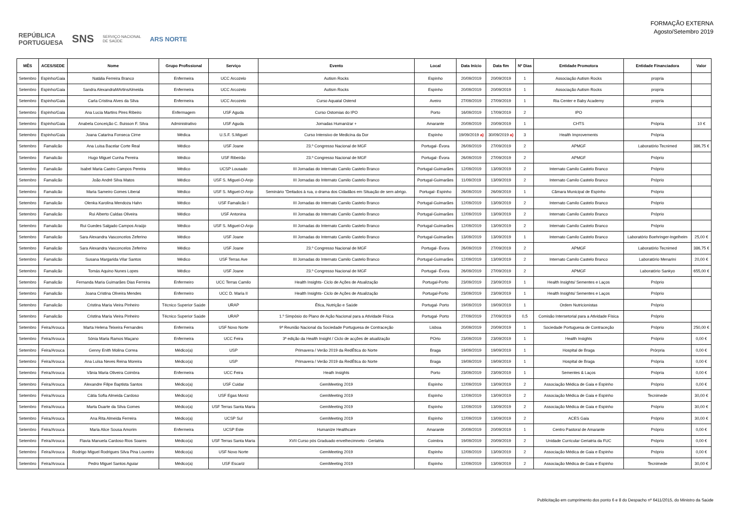REPÚBLICA
PORTUGUESA SNS SERVIÇO NACIONAL
DE SAÚDE ARS NORTE
FORMAÇÃO EXTERNA
Agosto/Setembro 2019
| MÊS | ACES/SEDE | Nome | Grupo Profissional | Serviço | Evento | Local | Data Início | Data fim | Nº Dias | Entidade Promotora | Entidade Financiadora | Valor |
| --- | --- | --- | --- | --- | --- | --- | --- | --- | --- | --- | --- | --- |
| Setembro | Espinho/Gaia | Natália Ferreira Branco | Enfermeira | UCC Arcozelo | Autism Rocks | Espinho | 20/09/2019 | 20/09/2019 | 1 | Associação Autism Rocks | propria | |
| Setembro | Espinho/Gaia | Sandra AlexandraMArtinsAlmeida | Enfermeira | UCC Arcozelo | Autism Rocks | Espinho | 20/09/2019 | 20/09/2019 | 1 | Associação Autism Rocks | propria | |
| Setembro | Espinho/Gaia | Carla Cristina Alves da Silva | Enfermeira | UCC Arcozelo | Curso Aquatal Ostend | Aveiro | 27/09/2019 | 27/09/2019 | 1 | Ria Center e Baby Academy | propria | |
| Setembro | Espinho/Gaia | Ana Lucia Martins Pires Ribeiro | Enfermagem | USF Aguda | Curso Ostomias do IPO | Porto | 16/09/2019 | 17/09/2019 | 2 | IPO | | |
| Setembro | Espinho/Gaia | Anabela Conceição C. Buisson F. Silva | Administrativo | USF Aguda | Jornadas Humanizar + | Amarante | 20/09/2019 | 20/09/2019 | 1 | CHTS | Própria | 10 € |
| Setembro | Espinho/Gaia | Joana Catarina Fonseca Cirne | Médica | U.S.F. S.Miguel | Curso Intensivo de Medicina da Dor | Espinho | 19/09/2019 a) | 30/09/2019 a) | 3 | Health Improvements | Própria | |
| Setembro | Famalicão | Ana Luisa Bacelar Corte Real | Médico | USF Joane | 23.º Congresso Nacional de MGF | Portugal- Évora | 26/09/2019 | 27/09/2019 | 2 | APMGF | Laboratório Tecnimed | 386,75 € |
| Setembro | Famalicão | Hugo Miguel Cunha Pereira | Médico | USF Ribeirão | 23.º Congresso Nacional de MGF | Portugal- Évora | 26/09/2019 | 27/09/2019 | 2 | APMGF | Próprio | |
| Setembro | Famalicão | Isabel Maria Castro Campos Pereira | Médico | UCSP Lousado | III Jornadas do Internato Camilo Castelo Branco | Portugal-Guimarães | 12/09/2019 | 13/09/2019 | 2 | Internato Camilo Castelo Branco | Próprio | |
| Setembro | Famalicão | João André Silva Matos | Médico | USF S. Miguel-O-Anjo | III Jornadas do Internato Camilo Castelo Branco | Portugal-Guimarães | 11/09/2019 | 13/09/2019 | 2 | Internato Camilo Castelo Branco | Próprio | |
| Setembro | Famalicão | Maria Sameiro Gomes Liberal | Médico | USF S. Miguel-O-Anjo | Seminário "Deitados à rua, o drama dos Cidadãos em Situação de sem abrigo. | Portugal- Espinho | 26/09/2019 | 26/09/2019 | 1 | Câmara Municipal de Espinho | Próprio | |
| Setembro | Famalicão | Olenka Karolina Mendoza Hahn | Médico | USF Famalicão I | III Jornadas do Internato Camilo Castelo Branco | Portugal-Guimarães | 12/09/2019 | 13/09/2019 | 2 | Internato Camilo Castelo Branco | Próprio | |
| Setembro | Famalicão | Rui Alberto Caldas Oliveira | Médico | USF Antonina | III Jornadas do Internato Camilo Castelo Branco | Portugal-Guimarães | 12/09/2019 | 13/09/2019 | 2 | Internato Camilo Castelo Branco | Próprio | |
| Setembro | Famalicão | Rui Guedes Salgado Campos Araújo | Médico | USF S. Miguel-O-Anjo | III Jornadas do Internato Camilo Castelo Branco | Portugal-Guimarães | 12/09/2019 | 13/09/2019 | 2 | Internato Camilo Castelo Branco | Próprio | |
| Setembro | Famalicão | Sara Alexandra Vasconcelos Zeferino | Médico | USF Joane | III Jornadas do Internato Camilo Castelo Branco | Portugal-Guimarães | 13/09/2019 | 13/09/2019 | 1 | Internato Camilo Castelo Branco | Laboratório Boehringer-Ingelheim | 25,00 € |
| Setembro | Famalicão | Sara Alexandra Vasconcelos Zeferino | Médico | USF Joane | 23.º Congresso Nacional de MGF | Portugal- Évora | 26/09/2019 | 27/09/2019 | 2 | APMGF | Laboratório Tecnimed | 386,75 € |
| Setembro | Famalicão | Susana Margarida Vilar Santos | Médico | USF Terras Ave | III Jornadas do Internato Camilo Castelo Branco | Portugal-Guimarães | 12/09/2019 | 13/09/2019 | 2 | Internato Camilo Castelo Branco | Laboratório Menarini | 20,00 € |
| Setembro | Famalicão | Tomás Aquino Nunes Lopes | Médico | USF Joane | 23.º Congresso Nacional de MGF | Portugal- Évora | 26/09/2019 | 27/09/2019 | 2 | APMGF | Laboratório Sankyo | 655,00 € |
| Setembro | Famalicão | Fernanda Maria Guimarães Dias Ferreira | Enfermeiro | UCC Terras Camilo | Health Insights- Ciclo de Ações de Atualização | Portugal-Porto | 23/09/2019 | 23/09/2019 | 1 | Health Insights/ Sementes e Laços | Próprio | |
| Setembro | Famalicão | Joana Cristina Oliveira Mendes | Enfermeiro | UCC D. Maria II | Health Insights- Ciclo de Ações de Atualização | Portugal-Porto | 23/09/2019 | 23/09/2019 | 1 | Health Insights/ Sementes e Laços | Próprio | |
| Setembro | Famalicão | Cristina Maria Vieira Pinheiro | Técnico Superior Saúde | URAP | Ética, Nutrição e Saúde | Portugal- Porto | 19/09/2019 | 19/09/2019 | 1 | Ordem Nutricionistas | Próprio | |
| Setembro | Famalicão | Cristina Maria Vieira Pinheiro | Técnico Superior Saúde | URAP | 1.º Simpósio do Plano de Ação Nacional para a Atividade Física | Portugal- Porto | 27/09/2019 | 27/09/2019 | 0,5 | Comisão Intersetorial para a Atividade Física | Próprio | |
| Setembro | Feira/Arouca | Marta Helena Teixeira Fernandes | Enfermeira | USF Novo Norte | 9ª Reunião Nacional da Sociedade Portuguesa de Contraceção | Lisboa | 20/09/2019 | 20/09/2019 | 1 | Sociedade Portuguesa de Contraceção | Próprio | 250,00 € |
| Setembro | Feira/Arouca | Sónia Maria Ramos Maçano | Enfermeira | UCC Feira | 3ª edição da Health Insight / Ciclo de acções de atualização | POrto | 23/09/2019 | 23/09/2019 | 1 | Health Insights | Próprio | 0,00 € |
| Setembro | Feira/Arouca | Genny Enith Molina Correa | Médico(a) | USP | Primavera / Verão 2019 da RedÉtica do Norte | Braga | 19/09/2019 | 19/09/2019 | 1 | Hospital de Braga | Prórpria | 0,00 € |
| Setembro | Feira/Arouca | Ana Luísa Neves Reina Moreira | Médico(a) | USP | Primavera / Verão 2019 da RedÉtica do Norte | Braga | 19/09/2019 | 19/09/2019 | 1 | Hospital de Braga | Própria | 0,00 € |
| Setembro | Feira/Arouca | Vânia Maria Oliveira Coimbra | Enfermeira | UCC Feira | Heath Insights | Porto | 23/09/2019 | 23/09/2019 | 1 | Sementes & Laços | Própria | 0,00 € |
| Setembro | Feira/Arouca | Alexandre Filipe Baptista Santos | Médico(a) | USF Cuidar | GemMeeting 2019 | Espinho | 12/09/2019 | 13/09/2019 | 2 | Associação Médica de Gaia e Espinho | Próprio | 0,00 € |
| Setembro | Feira/Arouca | Cátia Sofia Almeida Cardoso | Médico(a) | USF Egas Moniz | GemMeeting 2019 | Espinho | 12/09/2019 | 13/09/2019 | 2 | Associação Médica de Gaia e Espinho | Tecnimede | 30,00 € |
| Setembro | Feira/Arouca | Marta Duarte da Silva Gomes | Médico(a) | USF Terras Santa Maria | GemMeeting 2019 | Espinho | 12/09/2019 | 13/09/2019 | 2 | Associação Médica de Gaia e Espinho | Próprio | 30,00 € |
| Setembro | Feira/Arouca | Ana Rita Almeida Ferreira | Médico(a) | UCSP Sul | GemMeeting 2019 | Espinho | 12/09/2019 | 13/09/2019 | 2 | ACES Gaia | Próprio | 30,00 € |
| Setembro | Feira/Arouca | Maria Alice Sousa Amorim | Enfermeira | UCSP Este | Humanize Healthcare | Amarante | 20/09/2019 | 20/09/2019 | 1 | Centro Pastoral de Amarante | Próprio | 0,00 € |
| Setembro | Feira/Arouca | Flavia Manuela Cardoso Rios Soares | Médico(a) | USF Terras Santa Maria | XVII Curso pós Graduado envelhecimneto - Geriatria | Coimbra | 19/09/2019 | 20/09/2019 | 2 | Unidade Curricular Geriatria da FUC | Próprio | 0,00 € |
| Setembro | Feira/Arouca | Rodrigo Miguel Rodrigues Silva Pina Loureiro | Médico(a) | USF Novo Norte | GemMeeting 2019 | Espinho | 12/09/2019 | 13/09/2019 | 2 | Associação Médica de Gaia e Espinho | Próprio | 0,00 € |
| Setembro | Feira/Arouca | Pedro Miguel Santos Aguiar | Médico(a) | USF Escariz | GemMeeting 2019 | Espinho | 12/09/2019 | 13/09/2019 | 2 | Associação Médica de Gaia e Espinho | Tecnimede | 30,00 € |
Publicitação em cumprimento dos ponto 6 e 8 do Despacho nº 6411/2015, do Ministro da Saúde